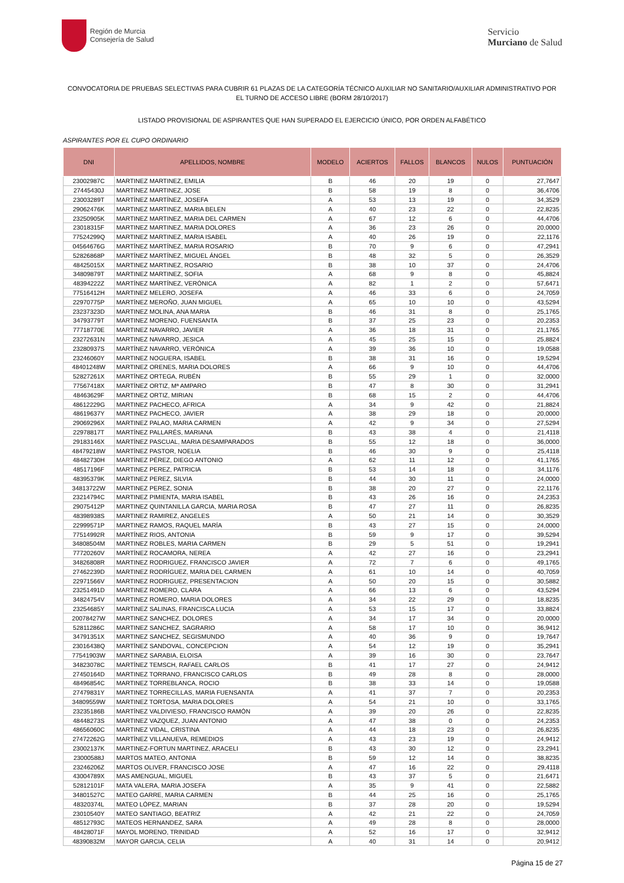Región de Murcia
Consejería de Salud
Servicio
Murciano de Salud
CONVOCATORIA DE PRUEBAS SELECTIVAS PARA CUBRIR 61 PLAZAS DE LA CATEGORÍA TÉCNICO AUXILIAR NO SANITARIO/AUXILIAR ADMINISTRATIVO POR EL TURNO DE ACCESO LIBRE (BORM 28/10/2017)
LISTADO PROVISIONAL DE ASPIRANTES QUE HAN SUPERADO EL EJERCICIO ÚNICO, POR ORDEN ALFABÉTICO
ASPIRANTES POR EL CUPO ORDINARIO
| DNI | APELLIDOS, NOMBRE | MODELO | ACIERTOS | FALLOS | BLANCOS | NULOS | PUNTUACIÓN |
| --- | --- | --- | --- | --- | --- | --- | --- |
| 23002987C | MARTINEZ MARTINEZ, EMILIA | B | 46 | 20 | 19 | 0 | 27,7647 |
| 27445430J | MARTINEZ MARTINEZ, JOSE | B | 58 | 19 | 8 | 0 | 36,4706 |
| 23003289T | MARTÍNEZ MARTÍNEZ, JOSEFA | A | 53 | 13 | 19 | 0 | 34,3529 |
| 29062476K | MARTINEZ MARTINEZ, MARIA BELEN | A | 40 | 23 | 22 | 0 | 22,8235 |
| 23250905K | MARTINEZ MARTINEZ, MARIA DEL CARMEN | A | 67 | 12 | 6 | 0 | 44,4706 |
| 23018315F | MARTINEZ MARTINEZ, MARIA DOLORES | A | 36 | 23 | 26 | 0 | 20,0000 |
| 77524299Q | MARTINEZ MARTINEZ, MARIA ISABEL | A | 40 | 26 | 19 | 0 | 22,1176 |
| 04564676G | MARTÍNEZ MARTÍNEZ, MARIA ROSARIO | B | 70 | 9 | 6 | 0 | 47,2941 |
| 52826868P | MARTÍNEZ MARTÍNEZ, MIGUEL ÁNGEL | B | 48 | 32 | 5 | 0 | 26,3529 |
| 48425015X | MARTINEZ MARTINEZ, ROSARIO | B | 38 | 10 | 37 | 0 | 24,4706 |
| 34809879T | MARTINEZ MARTINEZ, SOFIA | A | 68 | 9 | 8 | 0 | 45,8824 |
| 48394222Z | MARTÍNEZ MARTÍNEZ, VERÓNICA | A | 82 | 1 | 2 | 0 | 57,6471 |
| 77516412H | MARTINEZ MELERO, JOSEFA | A | 46 | 33 | 6 | 0 | 24,7059 |
| 22970775P | MARTÍNEZ MEROÑO, JUAN MIGUEL | A | 65 | 10 | 10 | 0 | 43,5294 |
| 23237323D | MARTINEZ MOLINA, ANA MARIA | B | 46 | 31 | 8 | 0 | 25,1765 |
| 34793779T | MARTINEZ MORENO, FUENSANTA | B | 37 | 25 | 23 | 0 | 20,2353 |
| 77718770E | MARTINEZ NAVARRO, JAVIER | A | 36 | 18 | 31 | 0 | 21,1765 |
| 23272631N | MARTINEZ NAVARRO, JESICA | A | 45 | 25 | 15 | 0 | 25,8824 |
| 23280937S | MARTÍNEZ NAVARRO, VERÓNICA | A | 39 | 36 | 10 | 0 | 19,0588 |
| 23246060Y | MARTINEZ NOGUERA, ISABEL | B | 38 | 31 | 16 | 0 | 19,5294 |
| 48401248W | MARTINEZ ORENES, MARIA DOLORES | A | 66 | 9 | 10 | 0 | 44,4706 |
| 52827261X | MARTÍNEZ ORTEGA, RUBÉN | B | 55 | 29 | 1 | 0 | 32,0000 |
| 77567418X | MARTÍNEZ ORTIZ, Mª AMPARO | B | 47 | 8 | 30 | 0 | 31,2941 |
| 48463629F | MARTINEZ ORTIZ, MIRIAN | B | 68 | 15 | 2 | 0 | 44,4706 |
| 48612229G | MARTINEZ PACHECO, AFRICA | A | 34 | 9 | 42 | 0 | 21,8824 |
| 48619637Y | MARTINEZ PACHECO, JAVIER | A | 38 | 29 | 18 | 0 | 20,0000 |
| 29069296X | MARTINEZ PALAO, MARIA CARMEN | A | 42 | 9 | 34 | 0 | 27,5294 |
| 22978817T | MARTÍNEZ PALLARÉS, MARIANA | B | 43 | 38 | 4 | 0 | 21,4118 |
| 29183146X | MARTÍNEZ PASCUAL, MARIA DESAMPARADOS | B | 55 | 12 | 18 | 0 | 36,0000 |
| 48479218W | MARTÍNEZ PASTOR, NOELIA | B | 46 | 30 | 9 | 0 | 25,4118 |
| 48482730H | MARTÍNEZ PÉREZ, DIEGO ANTONIO | A | 62 | 11 | 12 | 0 | 41,1765 |
| 48517196F | MARTINEZ PEREZ, PATRICIA | B | 53 | 14 | 18 | 0 | 34,1176 |
| 48395379K | MARTINEZ PEREZ, SILVIA | B | 44 | 30 | 11 | 0 | 24,0000 |
| 34813722W | MARTINEZ PEREZ, SONIA | B | 38 | 20 | 27 | 0 | 22,1176 |
| 23214794C | MARTINEZ PIMIENTA, MARIA ISABEL | B | 43 | 26 | 16 | 0 | 24,2353 |
| 29075412P | MARTINEZ QUINTANILLA GARCIA, MARIA ROSA | B | 47 | 27 | 11 | 0 | 26,8235 |
| 48398938S | MARTINEZ RAMIREZ, ANGELES | A | 50 | 21 | 14 | 0 | 30,3529 |
| 22999571P | MARTINEZ RAMOS, RAQUEL MARÍA | B | 43 | 27 | 15 | 0 | 24,0000 |
| 77514992R | MARTÍNEZ RIOS, ANTONIA | B | 59 | 9 | 17 | 0 | 39,5294 |
| 34808504M | MARTINEZ ROBLES, MARIA CARMEN | B | 29 | 5 | 51 | 0 | 19,2941 |
| 77720260V | MARTÍNEZ ROCAMORA, NEREA | A | 42 | 27 | 16 | 0 | 23,2941 |
| 34826808R | MARTINEZ RODRIGUEZ, FRANCISCO JAVIER | A | 72 | 7 | 6 | 0 | 49,1765 |
| 27462239D | MARTINEZ RODRÍGUEZ, MARIA DEL CARMEN | A | 61 | 10 | 14 | 0 | 40,7059 |
| 22971566V | MARTINEZ RODRIGUEZ, PRESENTACION | A | 50 | 20 | 15 | 0 | 30,5882 |
| 23251491D | MARTINEZ ROMERO, CLARA | A | 66 | 13 | 6 | 0 | 43,5294 |
| 34824754V | MARTINEZ ROMERO, MARIA DOLORES | A | 34 | 22 | 29 | 0 | 18,8235 |
| 23254685Y | MARTINEZ SALINAS, FRANCISCA LUCIA | A | 53 | 15 | 17 | 0 | 33,8824 |
| 20078427W | MARTINEZ SANCHEZ, DOLORES | A | 34 | 17 | 34 | 0 | 20,0000 |
| 52811286C | MARTINEZ SANCHEZ, SAGRARIO | A | 58 | 17 | 10 | 0 | 36,9412 |
| 34791351X | MARTINEZ SANCHEZ, SEGISMUNDO | A | 40 | 36 | 9 | 0 | 19,7647 |
| 23016438Q | MARTÍNEZ SANDOVAL, CONCEPCION | A | 54 | 12 | 19 | 0 | 35,2941 |
| 77541903W | MARTINEZ SARABIA, ELOISA | A | 39 | 16 | 30 | 0 | 23,7647 |
| 34823078C | MARTÍNEZ TEMSCH, RAFAEL CARLOS | B | 41 | 17 | 27 | 0 | 24,9412 |
| 27450164D | MARTINEZ TORRANO, FRANCISCO CARLOS | B | 49 | 28 | 8 | 0 | 28,0000 |
| 48496854C | MARTINEZ TORREBLANCA, ROCIO | B | 38 | 33 | 14 | 0 | 19,0588 |
| 27479831Y | MARTINEZ TORRECILLAS, MARIA FUENSANTA | A | 41 | 37 | 7 | 0 | 20,2353 |
| 34809559W | MARTINEZ TORTOSA, MARIA DOLORES | A | 54 | 21 | 10 | 0 | 33,1765 |
| 23235186B | MARTÍNEZ VALDIVIESO, FRANCISCO RAMÓN | A | 39 | 20 | 26 | 0 | 22,8235 |
| 48448273S | MARTINEZ VAZQUEZ, JUAN ANTONIO | A | 47 | 38 | 0 | 0 | 24,2353 |
| 48656060C | MARTINEZ VIDAL, CRISTINA | A | 44 | 18 | 23 | 0 | 26,8235 |
| 27472262G | MARTÍNEZ VILLANUEVA, REMEDIOS | A | 43 | 23 | 19 | 0 | 24,9412 |
| 23002137K | MARTINEZ-FORTUN MARTINEZ, ARACELI | B | 43 | 30 | 12 | 0 | 23,2941 |
| 23000588J | MARTOS MATEO, ANTONIA | B | 59 | 12 | 14 | 0 | 38,8235 |
| 23246206Z | MARTOS OLIVER, FRANCISCO JOSE | A | 47 | 16 | 22 | 0 | 29,4118 |
| 43004789X | MAS AMENGUAL, MIGUEL | B | 43 | 37 | 5 | 0 | 21,6471 |
| 52812101F | MATA VALERA, MARIA JOSEFA | A | 35 | 9 | 41 | 0 | 22,5882 |
| 34801527C | MATEO GARRE, MARIA CARMEN | B | 44 | 25 | 16 | 0 | 25,1765 |
| 48320374L | MATEO LÓPEZ, MARIAN | B | 37 | 28 | 20 | 0 | 19,5294 |
| 23010540Y | MATEO SANTIAGO, BEATRIZ | A | 42 | 21 | 22 | 0 | 24,7059 |
| 48512793C | MATEOS HERNANDEZ, SARA | A | 49 | 28 | 8 | 0 | 28,0000 |
| 48428071F | MAYOL MORENO, TRINIDAD | A | 52 | 16 | 17 | 0 | 32,9412 |
| 48390832M | MAYOR GARCIA, CELIA | A | 40 | 31 | 14 | 0 | 20,9412 |
Página 15 de 27